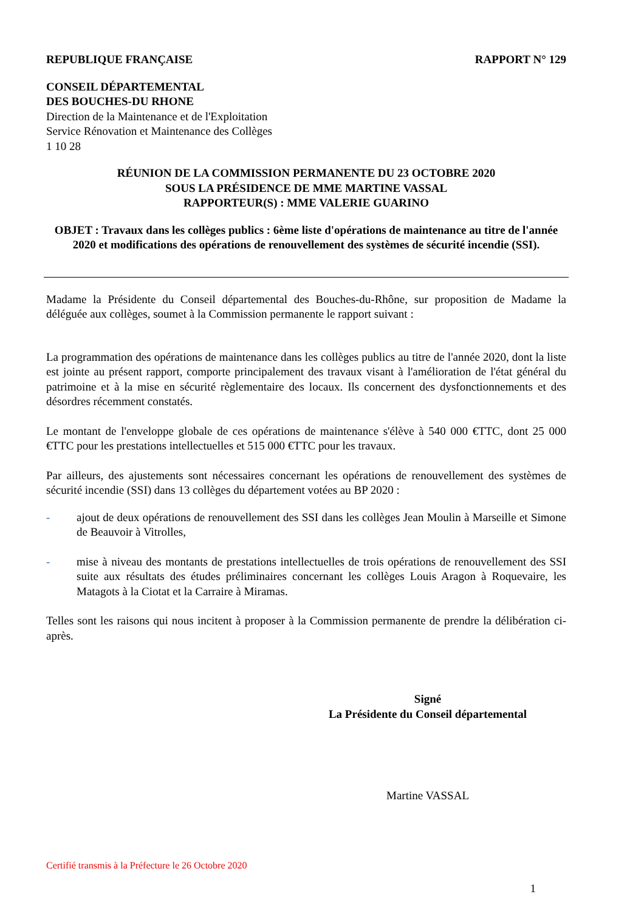REPUBLIQUE FRANÇAISE RAPPORT N° 129
CONSEIL DÉPARTEMENTAL
DES BOUCHES-DU RHONE
Direction de la Maintenance et de l'Exploitation
Service Rénovation et Maintenance des Collèges
1 10 28
RÉUNION DE LA COMMISSION PERMANENTE DU 23 OCTOBRE 2020
SOUS LA PRÉSIDENCE DE MME MARTINE VASSAL
RAPPORTEUR(S) : MME VALERIE GUARINO
OBJET : Travaux dans les collèges publics : 6ème liste d'opérations de maintenance au titre de l'année 2020 et modifications des opérations de renouvellement des systèmes de sécurité incendie (SSI).
Madame la Présidente du Conseil départemental des Bouches-du-Rhône, sur proposition de Madame la déléguée aux collèges, soumet à la Commission permanente le rapport suivant :
La programmation des opérations de maintenance dans les collèges publics au titre de l'année 2020, dont la liste est jointe au présent rapport, comporte principalement des travaux visant à l'amélioration de l'état général du patrimoine et à la mise en sécurité règlementaire des locaux. Ils concernent des dysfonctionnements et des désordres récemment constatés.
Le montant de l'enveloppe globale de ces opérations de maintenance s'élève à 540 000 €TTC, dont 25 000 €TTC pour les prestations intellectuelles et 515 000 €TTC pour les travaux.
Par ailleurs, des ajustements sont nécessaires concernant les opérations de renouvellement des systèmes de sécurité incendie (SSI) dans 13 collèges du département votées au BP 2020 :
- ajout de deux opérations de renouvellement des SSI dans les collèges Jean Moulin à Marseille et Simone de Beauvoir à Vitrolles,
- mise à niveau des montants de prestations intellectuelles de trois opérations de renouvellement des SSI suite aux résultats des études préliminaires concernant les collèges Louis Aragon à Roquevaire, les Matagots à la Ciotat et la Carraire à Miramas.
Telles sont les raisons qui nous incitent à proposer à la Commission permanente de prendre la délibération ci-après.
Signé
La Présidente du Conseil départemental
Martine VASSAL
Certifié transmis à la Préfecture le 26 Octobre 2020
1